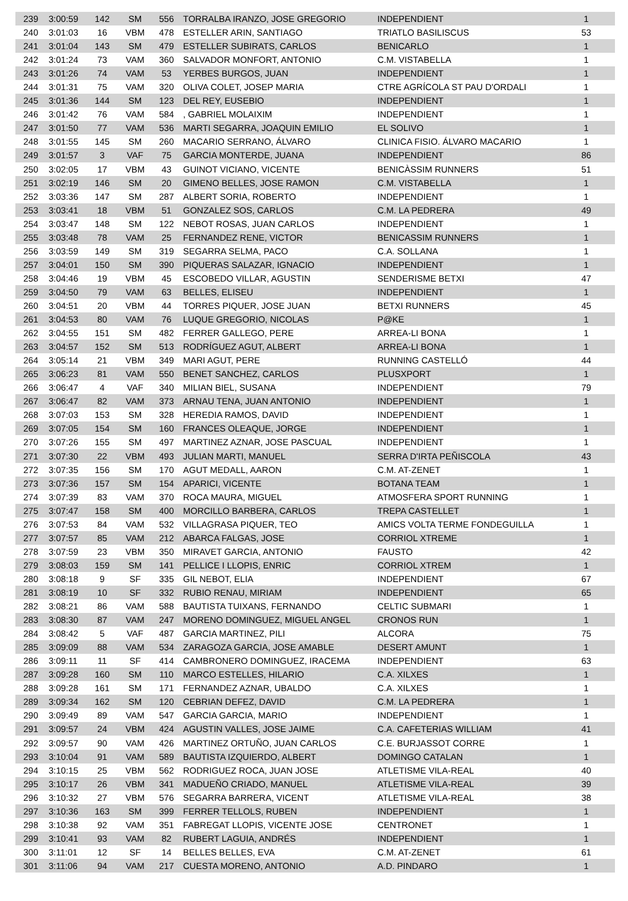| 239 | 3:00:59 | 142 | SM | 556 | TORRALBA IRANZO, JOSE GREGORIO | INDEPENDIENT | 1 |
| 240 | 3:01:03 | 16 | VBM | 478 | ESTELLER ARIN, SANTIAGO | TRIATLO BASILISCUS | 53 |
| 241 | 3:01:04 | 143 | SM | 479 | ESTELLER SUBIRATS, CARLOS | BENICARLO | 1 |
| 242 | 3:01:24 | 73 | VAM | 360 | SALVADOR MONFORT, ANTONIO | C.M. VISTABELLA | 1 |
| 243 | 3:01:26 | 74 | VAM | 53 | YERBES BURGOS, JUAN | INDEPENDIENT | 1 |
| 244 | 3:01:31 | 75 | VAM | 320 | OLIVA COLET, JOSEP MARIA | CTRE AGRÍCOLA ST PAU D'ORDALI | 1 |
| 245 | 3:01:36 | 144 | SM | 123 | DEL REY, EUSEBIO | INDEPENDIENT | 1 |
| 246 | 3:01:42 | 76 | VAM | 584 | , GABRIEL MOLAIXIM | INDEPENDIENT | 1 |
| 247 | 3:01:50 | 77 | VAM | 536 | MARTI SEGARRA, JOAQUIN EMILIO | EL SOLIVO | 1 |
| 248 | 3:01:55 | 145 | SM | 260 | MACARIO SERRANO, ÁLVARO | CLINICA FISIO. ÁLVARO MACARIO | 1 |
| 249 | 3:01:57 | 3 | VAF | 75 | GARCIA MONTERDE, JUANA | INDEPENDIENT | 86 |
| 250 | 3:02:05 | 17 | VBM | 43 | GUINOT VICIANO, VICENTE | BENICÀSSIM RUNNERS | 51 |
| 251 | 3:02:19 | 146 | SM | 20 | GIMENO BELLES, JOSE RAMON | C.M. VISTABELLA | 1 |
| 252 | 3:03:36 | 147 | SM | 287 | ALBERT SORIA, ROBERTO | INDEPENDIENT | 1 |
| 253 | 3:03:41 | 18 | VBM | 51 | GONZALEZ SOS, CARLOS | C.M. LA PEDRERA | 49 |
| 254 | 3:03:47 | 148 | SM | 122 | NEBOT ROSAS, JUAN CARLOS | INDEPENDIENT | 1 |
| 255 | 3:03:48 | 78 | VAM | 25 | FERNANDEZ RENE, VICTOR | BENICASSIM RUNNERS | 1 |
| 256 | 3:03:59 | 149 | SM | 319 | SEGARRA SELMA, PACO | C.A. SOLLANA | 1 |
| 257 | 3:04:01 | 150 | SM | 390 | PIQUERAS SALAZAR, IGNACIO | INDEPENDIENT | 1 |
| 258 | 3:04:46 | 19 | VBM | 45 | ESCOBEDO VILLAR, AGUSTIN | SENDERISME BETXI | 47 |
| 259 | 3:04:50 | 79 | VAM | 63 | BELLES, ELISEU | INDEPENDIENT | 1 |
| 260 | 3:04:51 | 20 | VBM | 44 | TORRES PIQUER, JOSE JUAN | BETXI RUNNERS | 45 |
| 261 | 3:04:53 | 80 | VAM | 76 | LUQUE GREGORIO, NICOLAS | P@KE | 1 |
| 262 | 3:04:55 | 151 | SM | 482 | FERRER GALLEGO, PERE | ARREA-LI BONA | 1 |
| 263 | 3:04:57 | 152 | SM | 513 | RODRÍGUEZ AGUT, ALBERT | ARREA-LI BONA | 1 |
| 264 | 3:05:14 | 21 | VBM | 349 | MARI AGUT, PERE | RUNNING CASTELLÓ | 44 |
| 265 | 3:06:23 | 81 | VAM | 550 | BENET SANCHEZ, CARLOS | PLUSXPORT | 1 |
| 266 | 3:06:47 | 4 | VAF | 340 | MILIAN BIEL, SUSANA | INDEPENDIENT | 79 |
| 267 | 3:06:47 | 82 | VAM | 373 | ARNAU TENA, JUAN ANTONIO | INDEPENDIENT | 1 |
| 268 | 3:07:03 | 153 | SM | 328 | HEREDIA RAMOS, DAVID | INDEPENDIENT | 1 |
| 269 | 3:07:05 | 154 | SM | 160 | FRANCES OLEAQUE, JORGE | INDEPENDIENT | 1 |
| 270 | 3:07:26 | 155 | SM | 497 | MARTINEZ AZNAR, JOSE PASCUAL | INDEPENDIENT | 1 |
| 271 | 3:07:30 | 22 | VBM | 493 | JULIAN MARTI, MANUEL | SERRA D'IRTA PEÑISCOLA | 43 |
| 272 | 3:07:35 | 156 | SM | 170 | AGUT MEDALL, AARON | C.M. AT-ZENET | 1 |
| 273 | 3:07:36 | 157 | SM | 154 | APARICI, VICENTE | BOTANA TEAM | 1 |
| 274 | 3:07:39 | 83 | VAM | 370 | ROCA MAURA, MIGUEL | ATMOSFERA SPORT RUNNING | 1 |
| 275 | 3:07:47 | 158 | SM | 400 | MORCILLO BARBERA, CARLOS | TREPA CASTELLET | 1 |
| 276 | 3:07:53 | 84 | VAM | 532 | VILLAGRASA PIQUER, TEO | AMICS VOLTA TERME FONDEGUILLA | 1 |
| 277 | 3:07:57 | 85 | VAM | 212 | ABARCA FALGAS, JOSE | CORRIOL XTREME | 1 |
| 278 | 3:07:59 | 23 | VBM | 350 | MIRAVET GARCIA, ANTONIO | FAUSTO | 42 |
| 279 | 3:08:03 | 159 | SM | 141 | PELLICE I LLOPIS, ENRIC | CORRIOL XTREM | 1 |
| 280 | 3:08:18 | 9 | SF | 335 | GIL NEBOT, ELIA | INDEPENDIENT | 67 |
| 281 | 3:08:19 | 10 | SF | 332 | RUBIO RENAU, MIRIAM | INDEPENDIENT | 65 |
| 282 | 3:08:21 | 86 | VAM | 588 | BAUTISTA TUIXANS, FERNANDO | CELTIC SUBMARI | 1 |
| 283 | 3:08:30 | 87 | VAM | 247 | MORENO DOMINGUEZ, MIGUEL ANGEL | CRONOS RUN | 1 |
| 284 | 3:08:42 | 5 | VAF | 487 | GARCIA MARTINEZ, PILI | ALCORA | 75 |
| 285 | 3:09:09 | 88 | VAM | 534 | ZARAGOZA GARCIA, JOSE AMABLE | DESERT AMUNT | 1 |
| 286 | 3:09:11 | 11 | SF | 414 | CAMBRONERO DOMINGUEZ, IRACEMA | INDEPENDIENT | 63 |
| 287 | 3:09:28 | 160 | SM | 110 | MARCO ESTELLES, HILARIO | C.A. XILXES | 1 |
| 288 | 3:09:28 | 161 | SM | 171 | FERNANDEZ AZNAR, UBALDO | C.A. XILXES | 1 |
| 289 | 3:09:34 | 162 | SM | 120 | CEBRIAN DEFEZ, DAVID | C.M. LA PEDRERA | 1 |
| 290 | 3:09:49 | 89 | VAM | 547 | GARCIA GARCIA, MARIO | INDEPENDIENT | 1 |
| 291 | 3:09:57 | 24 | VBM | 424 | AGUSTIN VALLES, JOSE JAIME | C.A. CAFETERIAS WILLIAM | 41 |
| 292 | 3:09:57 | 90 | VAM | 426 | MARTINEZ ORTUÑO, JUAN CARLOS | C.E. BURJASSOT CORRE | 1 |
| 293 | 3:10:04 | 91 | VAM | 589 | BAUTISTA IZQUIERDO, ALBERT | DOMINGO CATALAN | 1 |
| 294 | 3:10:15 | 25 | VBM | 562 | RODRIGUEZ ROCA, JUAN JOSE | ATLETISME VILA-REAL | 40 |
| 295 | 3:10:17 | 26 | VBM | 341 | MADUEÑO CRIADO, MANUEL | ATLETISME VILA-REAL | 39 |
| 296 | 3:10:32 | 27 | VBM | 576 | SEGARRA BARRERA, VICENT | ATLETISME VILA-REAL | 38 |
| 297 | 3:10:36 | 163 | SM | 399 | FERRER TELLOLS, RUBEN | INDEPENDIENT | 1 |
| 298 | 3:10:38 | 92 | VAM | 351 | FABREGAT LLOPIS, VICENTE JOSE | CENTRONET | 1 |
| 299 | 3:10:41 | 93 | VAM | 82 | RUBERT LAGUIA, ANDRÉS | INDEPENDIENT | 1 |
| 300 | 3:11:01 | 12 | SF | 14 | BELLES BELLES, EVA | C.M. AT-ZENET | 61 |
| 301 | 3:11:06 | 94 | VAM | 217 | CUESTA MORENO, ANTONIO | A.D. PINDARO | 1 |